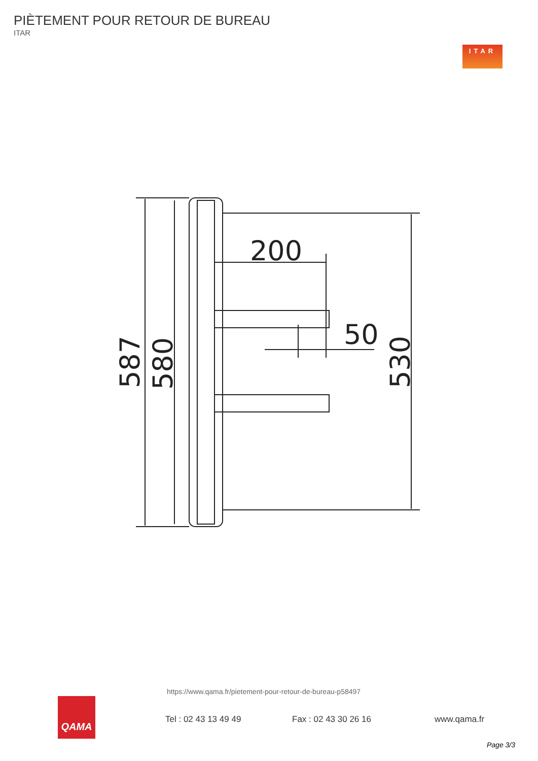PIÈTEMENT POUR RETOUR DE BUREAU
ITAR
ITAR
200
50
587
580
530
https://www.qama.fr/pietement-pour-retour-de-bureau-p58497
QAMA
Tel : 02 43 13 49 49 Fax : 02 43 30 26 16 www.qama.fr
Page 3/3